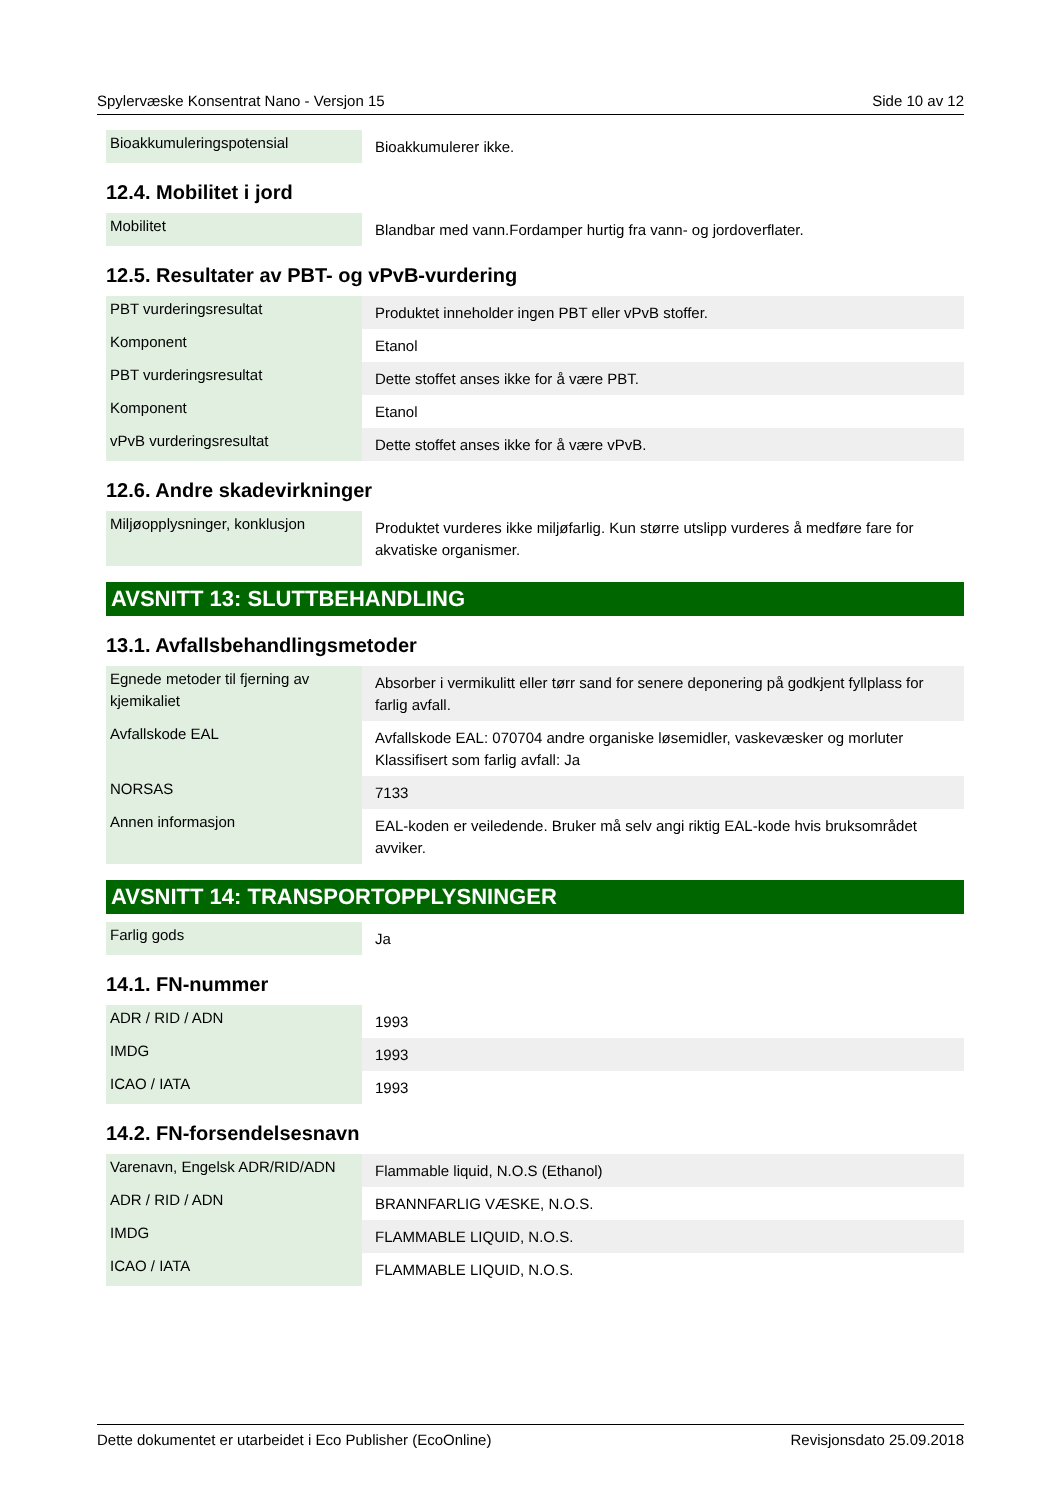Spylervæske Konsentrat Nano - Versjon 15 Side 10 av 12
| Bioakkumuleringspotensial | Bioakkumulerer ikke. |
12.4. Mobilitet i jord
| Mobilitet | Blandbar med vann.Fordamper hurtig fra vann- og jordoverflater. |
12.5. Resultater av PBT- og vPvB-vurdering
| PBT vurderingsresultat | Produktet inneholder ingen PBT eller vPvB stoffer. |
| Komponent | Etanol |
| PBT vurderingsresultat | Dette stoffet anses ikke for å være PBT. |
| Komponent | Etanol |
| vPvB vurderingsresultat | Dette stoffet anses ikke for å være vPvB. |
12.6. Andre skadevirkninger
| Miljøopplysninger, konklusjon | Produktet vurderes ikke miljøfarlig. Kun større utslipp vurderes å medføre fare for akvatiske organismer. |
AVSNITT 13: SLUTTBEHANDLING
13.1. Avfallsbehandlingsmetoder
| Egnede metoder til fjerning av kjemikaliet | Absorber i vermikulitt eller tørr sand for senere deponering på godkjent fyllplass for farlig avfall. |
| Avfallskode EAL | Avfallskode EAL: 070704 andre organiske løsemidler, vaskevæsker og morluter Klassifisert som farlig avfall: Ja |
| NORSAS | 7133 |
| Annen informasjon | EAL-koden er veiledende. Bruker må selv angi riktig EAL-kode hvis bruksområdet avviker. |
AVSNITT 14: TRANSPORTOPPLYSNINGER
| Farlig gods | Ja |
14.1. FN-nummer
| ADR / RID / ADN | 1993 |
| IMDG | 1993 |
| ICAO / IATA | 1993 |
14.2. FN-forsendelsesnavn
| Varenavn, Engelsk ADR/RID/ADN | Flammable liquid, N.O.S (Ethanol) |
| ADR / RID / ADN | BRANNFARLIG VÆSKE, N.O.S. |
| IMDG | FLAMMABLE LIQUID, N.O.S. |
| ICAO / IATA | FLAMMABLE LIQUID, N.O.S. |
Dette dokumentet er utarbeidet i Eco Publisher (EcoOnline) Revisjonsdato 25.09.2018